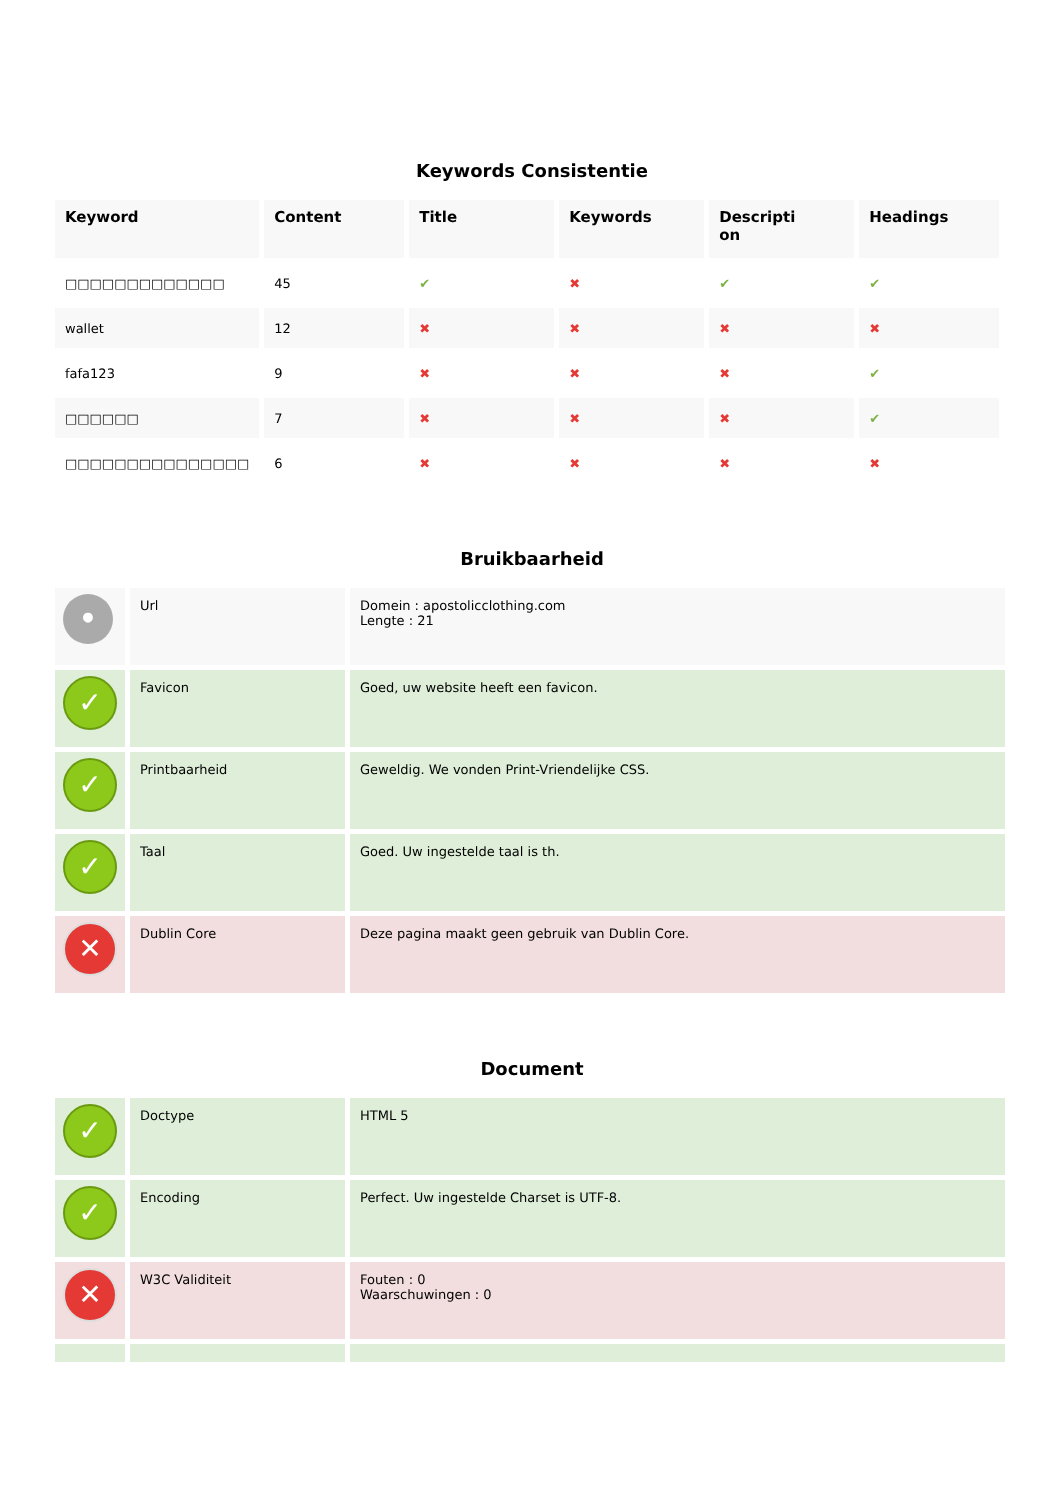Keywords Consistentie
| Keyword | Content | Title | Keywords | Descripti on | Headings |
| --- | --- | --- | --- | --- | --- |
| □□□□□□□□□□□□□ | 45 | ✔ | ✖ | ✔ | ✔ |
| wallet | 12 | ✖ | ✖ | ✖ | ✖ |
| fafa123 | 9 | ✖ | ✖ | ✖ | ✔ |
| □□□□□□ | 7 | ✖ | ✖ | ✖ | ✔ |
| □□□□□□□□□□□□□□□ | 6 | ✖ | ✖ | ✖ | ✖ |
Bruikbaarheid
| • | Url | Domein : apostolicclothing.com Lengte : 21 |
| ✓ | Favicon | Goed, uw website heeft een favicon. |
| ✓ | Printbaarheid | Geweldig. We vonden Print-Vriendelijke CSS. |
| ✓ | Taal | Goed. Uw ingestelde taal is th. |
| ✕ | Dublin Core | Deze pagina maakt geen gebruik van Dublin Core. |
Document
| ✓ | Doctype | HTML 5 |
| ✓ | Encoding | Perfect. Uw ingestelde Charset is UTF-8. |
| ✕ | W3C Validiteit | Fouten : 0 Waarschuwingen : 0 |